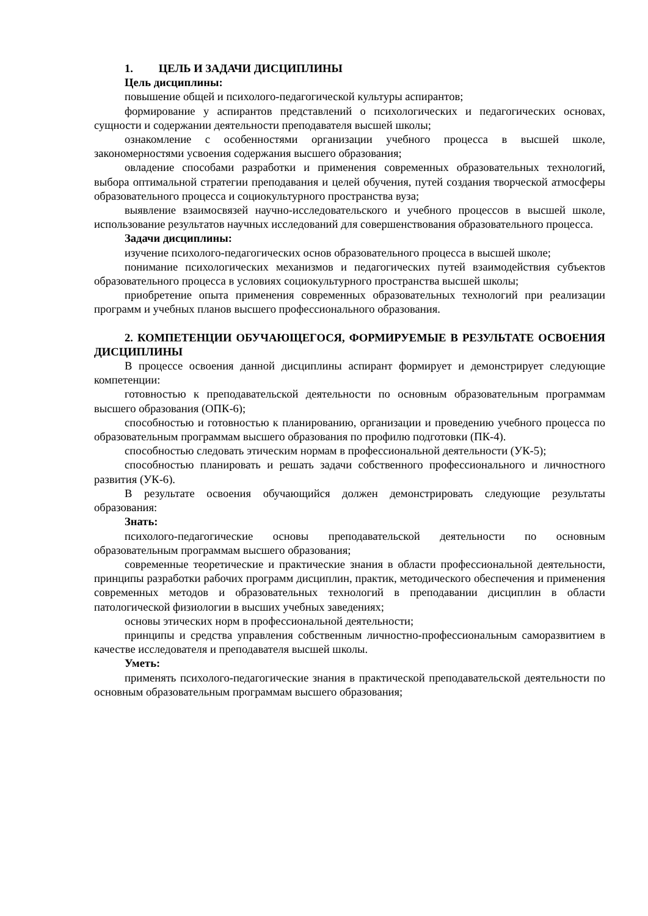1. ЦЕЛЬ И ЗАДАЧИ ДИСЦИПЛИНЫ
Цель дисциплины:
повышение общей и психолого-педагогической культуры аспирантов;
формирование у аспирантов представлений о психологических и педагогических основах, сущности и содержании деятельности преподавателя высшей школы;
ознакомление с особенностями организации учебного процесса в высшей школе, закономерностями усвоения содержания высшего образования;
овладение способами разработки и применения современных образовательных технологий, выбора оптимальной стратегии преподавания и целей обучения, путей создания творческой атмосферы образовательного процесса и социокультурного пространства вуза;
выявление взаимосвязей научно-исследовательского и учебного процессов в высшей школе, использование результатов научных исследований для совершенствования образовательного процесса.
Задачи дисциплины:
изучение психолого-педагогических основ образовательного процесса в высшей школе;
понимание психологических механизмов и педагогических путей взаимодействия субъектов образовательного процесса в условиях социокультурного пространства высшей школы;
приобретение опыта применения современных образовательных технологий при реализации программ и учебных планов высшего профессионального образования.
2. КОМПЕТЕНЦИИ ОБУЧАЮЩЕГОСЯ, ФОРМИРУЕМЫЕ В РЕЗУЛЬТАТЕ ОСВОЕНИЯ ДИСЦИПЛИНЫ
В процессе освоения данной дисциплины аспирант формирует и демонстрирует следующие компетенции:
готовностью к преподавательской деятельности по основным образовательным программам высшего образования (ОПК-6);
способностью и готовностью к планированию, организации и проведению учебного процесса по образовательным программам высшего образования по профилю подготовки (ПК-4).
способностью следовать этическим нормам в профессиональной деятельности (УК-5);
способностью планировать и решать задачи собственного профессионального и личностного развития (УК-6).
В результате освоения обучающийся должен демонстрировать следующие результаты образования:
Знать:
психолого-педагогические основы преподавательской деятельности по основным образовательным программам высшего образования;
современные теоретические и практические знания в области профессиональной деятельности, принципы разработки рабочих программ дисциплин, практик, методического обеспечения и применения современных методов и образовательных технологий в преподавании дисциплин в области патологической физиологии в высших учебных заведениях;
основы этических норм в профессиональной деятельности;
принципы и средства управления собственным личностно-профессиональным саморазвитием в качестве исследователя и преподавателя высшей школы.
Уметь:
применять психолого-педагогические знания в практической преподавательской деятельности по основным образовательным программам высшего образования;